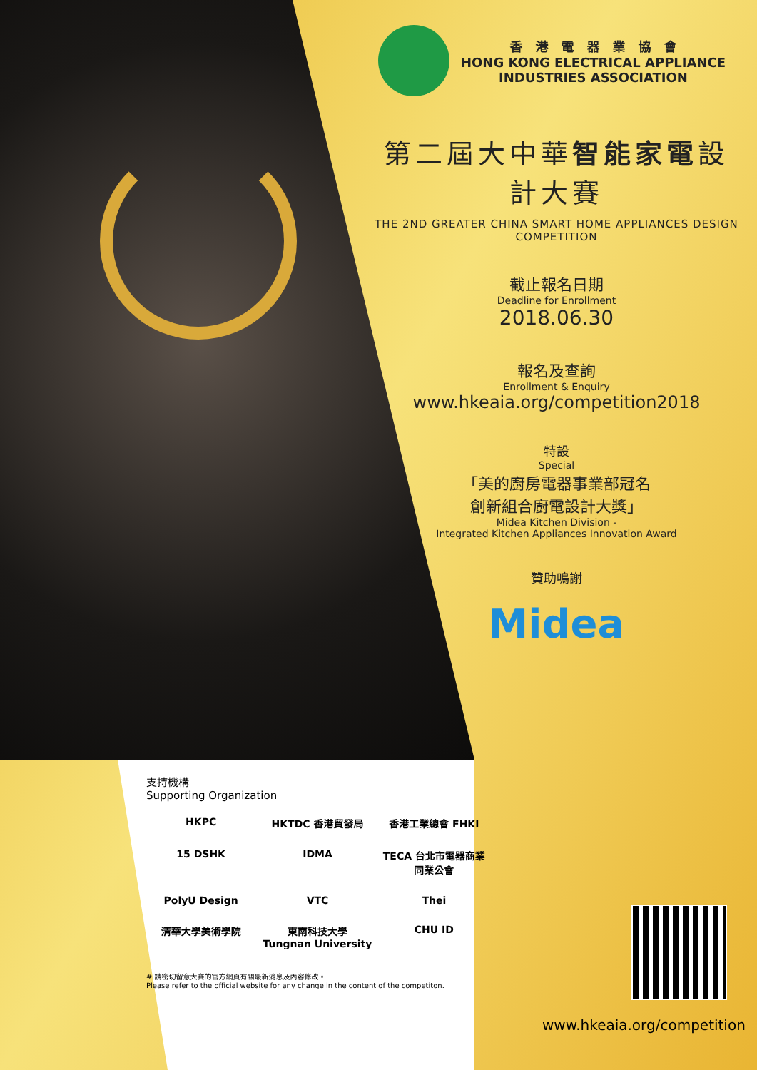香　港　電　器　業　協　會
HONG KONG ELECTRICAL APPLIANCE
INDUSTRIES ASSOCIATION
第二屆大中華智能家電設計大賽
THE 2ND GREATER CHINA SMART HOME APPLIANCES DESIGN COMPETITION
截止報名日期
Deadline for Enrollment
2018.06.30
報名及查詢
Enrollment & Enquiry
www.hkeaia.org/competition2018
特設
Special
「美的廚房電器事業部冠名
創新組合廚電設計大獎」
Midea Kitchen Division -
Integrated Kitchen Appliances Innovation Award
贊助鳴謝
Midea
支持機構
Supporting Organization
HKPC
HKTDC 香港貿發局
香港工業總會 FHKI
15 DSHK
IDMA
TECA 台北市電器商業同業公會
PolyU Design
VTC
Thei
清華大學美術學院
東南科技大學 Tungnan University
CHU ID
# 請密切留意大賽的官方網頁有關最新消息及內容修改。
Please refer to the official website for any change in the content of the competiton.
www.hkeaia.org/competition